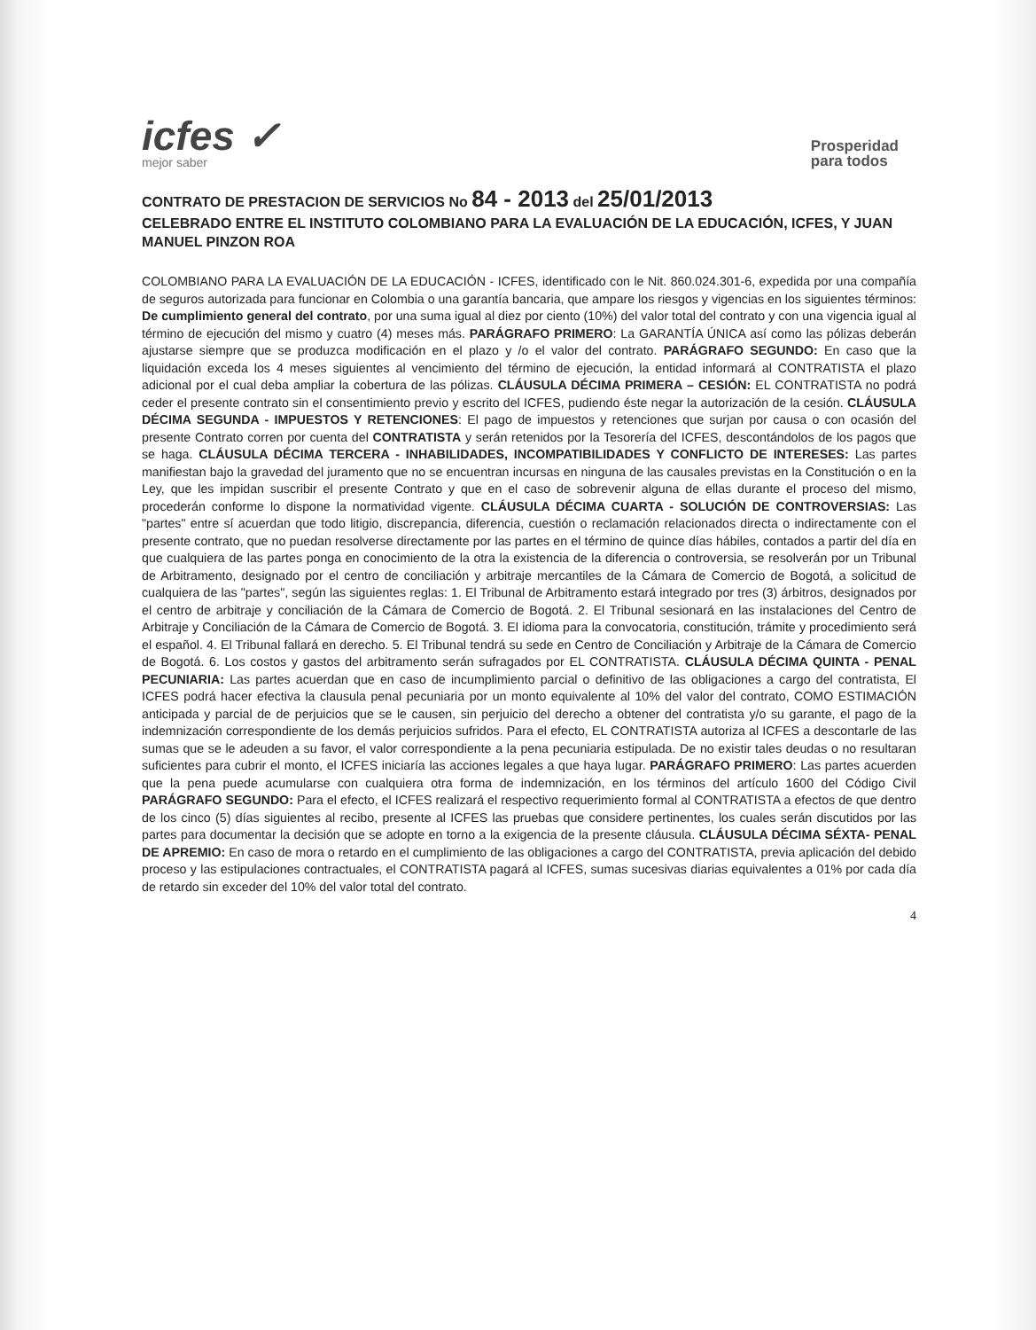icfes ✓
mejor saber
Prosperidad
para todos
CONTRATO DE PRESTACION DE SERVICIOS No 84 - 2013 del 25/01/2013
CELEBRADO ENTRE EL INSTITUTO COLOMBIANO PARA LA EVALUACIÓN DE LA EDUCACIÓN, ICFES, Y JUAN MANUEL PINZON ROA
COLOMBIANO PARA LA EVALUACIÓN DE LA EDUCACIÓN - ICFES, identificado con le Nit. 860.024.301-6, expedida por una compañía de seguros autorizada para funcionar en Colombia o una garantía bancaria, que ampare los riesgos y vigencias en los siguientes términos: De cumplimiento general del contrato, por una suma igual al diez por ciento (10%) del valor total del contrato y con una vigencia igual al término de ejecución del mismo y cuatro (4) meses más. PARÁGRAFO PRIMERO: La GARANTÍA ÚNICA así como las pólizas deberán ajustarse siempre que se produzca modificación en el plazo y /o el valor del contrato. PARÁGRAFO SEGUNDO: En caso que la liquidación exceda los 4 meses siguientes al vencimiento del término de ejecución, la entidad informará al CONTRATISTA el plazo adicional por el cual deba ampliar la cobertura de las pólizas. CLÁUSULA DÉCIMA PRIMERA – CESIÓN: EL CONTRATISTA no podrá ceder el presente contrato sin el consentimiento previo y escrito del ICFES, pudiendo éste negar la autorización de la cesión. CLÁUSULA DÉCIMA SEGUNDA - IMPUESTOS Y RETENCIONES: El pago de impuestos y retenciones que surjan por causa o con ocasión del presente Contrato corren por cuenta del CONTRATISTA y serán retenidos por la Tesorería del ICFES, descontándolos de los pagos que se haga. CLÁUSULA DÉCIMA TERCERA - INHABILIDADES, INCOMPATIBILIDADES Y CONFLICTO DE INTERESES: Las partes manifiestan bajo la gravedad del juramento que no se encuentran incursas en ninguna de las causales previstas en la Constitución o en la Ley, que les impidan suscribir el presente Contrato y que en el caso de sobrevenir alguna de ellas durante el proceso del mismo, procederán conforme lo dispone la normatividad vigente. CLÁUSULA DÉCIMA CUARTA - SOLUCIÓN DE CONTROVERSIAS: Las "partes" entre sí acuerdan que todo litigio, discrepancia, diferencia, cuestión o reclamación relacionados directa o indirectamente con el presente contrato, que no puedan resolverse directamente por las partes en el término de quince días hábiles, contados a partir del día en que cualquiera de las partes ponga en conocimiento de la otra la existencia de la diferencia o controversia, se resolverán por un Tribunal de Arbitramento, designado por el centro de conciliación y arbitraje mercantiles de la Cámara de Comercio de Bogotá, a solicitud de cualquiera de las "partes", según las siguientes reglas: 1. El Tribunal de Arbitramento estará integrado por tres (3) árbitros, designados por el centro de arbitraje y conciliación de la Cámara de Comercio de Bogotá. 2. El Tribunal sesionará en las instalaciones del Centro de Arbitraje y Conciliación de la Cámara de Comercio de Bogotá. 3. El idioma para la convocatoria, constitución, trámite y procedimiento será el español. 4. El Tribunal fallará en derecho. 5. El Tribunal tendrá su sede en Centro de Conciliación y Arbitraje de la Cámara de Comercio de Bogotá. 6. Los costos y gastos del arbitramento serán sufragados por EL CONTRATISTA. CLÁUSULA DÉCIMA QUINTA - PENAL PECUNIARIA: Las partes acuerdan que en caso de incumplimiento parcial o definitivo de las obligaciones a cargo del contratista, El ICFES podrá hacer efectiva la clausula penal pecuniaria por un monto equivalente al 10% del valor del contrato, COMO ESTIMACIÓN anticipada y parcial de de perjuicios que se le causen, sin perjuicio del derecho a obtener del contratista y/o su garante, el pago de la indemnización correspondiente de los demás perjuicios sufridos. Para el efecto, EL CONTRATISTA autoriza al ICFES a descontarle de las sumas que se le adeuden a su favor, el valor correspondiente a la pena pecuniaria estipulada. De no existir tales deudas o no resultaran suficientes para cubrir el monto, el ICFES iniciaría las acciones legales a que haya lugar. PARÁGRAFO PRIMERO: Las partes acuerden que la pena puede acumularse con cualquiera otra forma de indemnización, en los términos del artículo 1600 del Código Civil PARÁGRAFO SEGUNDO: Para el efecto, el ICFES realizará el respectivo requerimiento formal al CONTRATISTA a efectos de que dentro de los cinco (5) días siguientes al recibo, presente al ICFES las pruebas que considere pertinentes, los cuales serán discutidos por las partes para documentar la decisión que se adopte en torno a la exigencia de la presente cláusula. CLÁUSULA DÉCIMA SÉXTA- PENAL DE APREMIO: En caso de mora o retardo en el cumplimiento de las obligaciones a cargo del CONTRATISTA, previa aplicación del debido proceso y las estipulaciones contractuales, el CONTRATISTA pagará al ICFES, sumas sucesivas diarias equivalentes a 01% por cada día de retardo sin exceder del 10% del valor total del contrato.
4